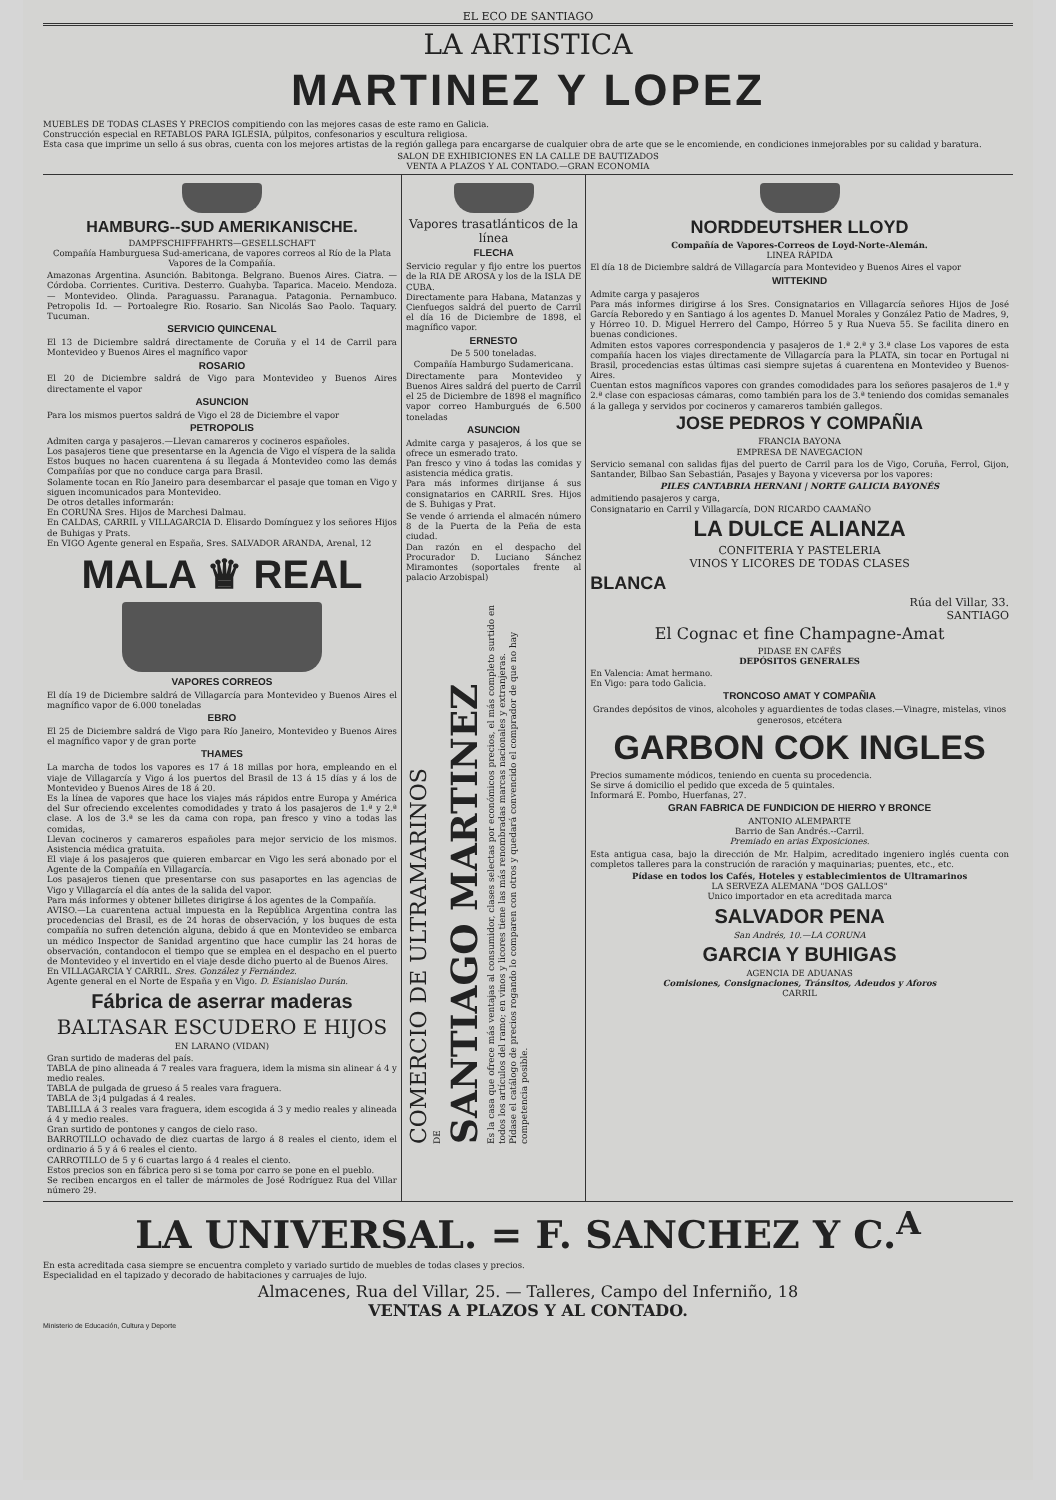EL ECO DE SANTIAGO
LA ARTISTICA
MARTINEZ Y LOPEZ
MUEBLES DE TODAS CLASES Y PRECIOS compitiendo con las mejores casas de este ramo en Galicia.
Construcción especial en RETABLOS PARA IGLESIA, púlpitos, confesonarios y escultura religiosa.
Esta casa que imprime un sello á sus obras, cuenta con los mejores artistas de la región gallega para encargarse de cualquier obra de arte que se le encomiende, en condiciones inmejorables por su calidad y baratura.
SALON DE EXHIBICIONES EN LA CALLE DE BAUTIZADOS
VENTA A PLAZOS Y AL CONTADO.—GRAN ECONOMIA
HAMBURG--SUD AMERIKANISCHE.
DAMPFSCHIFFFAHRTS—GESELLSCHAFT
Compañía Hamburguesa Sud-americana, de vapores correos al Río de la Plata
Vapores de la Compañía.
Amazonas Argentina. Asunción. Babitonga. Belgrano. Buenos Aires. Ciatra. — Córdoba. Corrientes. Curitiva. Desterro. Guahyba. Taparica. Maceio. Mendoza. — Montevideo. Olinda. Paraguassu. Paranagua. Patagonia. Pernambuco. Petropolis Id. — Portoalegre Rio. Rosario. San Nicolás Sao Paolo. Taquary. Tucuman.
SERVICIO QUINCENAL
El 13 de Diciembre saldrá directamente de Coruña y el 14 de Carril para Montevideo y Buenos Aires el magnífico vapor
ROSARIO
El 20 de Diciembre saldrá de Vigo para Montevideo y Buenos Aires directamente el vapor
ASUNCION
Para los mismos puertos saldrá de Vigo el 28 de Diciembre el vapor
PETROPOLIS
Admiten carga y pasajeros.—Llevan camareros y cocineros españoles.
Los pasajeros tiene que presentarse en la Agencia de Vigo el víspera de la salida
Estos buques no hacen cuarentena á su llegada á Montevideo como las demás Compañías por que no conduce carga para Brasil.
Solamente tocan en Río Janeiro para desembarcar el pasaje que toman en Vigo y siguen incomunicados para Montevideo.
De otros detalles informarán:
En CORUÑA Sres. Hijos de Marchesi Dalmau.
En CALDAS, CARRIL y VILLAGARCIA D. Elisardo Domínguez y los señores Hijos de Buhigas y Prats.
En VIGO Agente general en España, Sres. SALVADOR ARANDA, Arenal, 12
MALA ♛ REAL
VAPORES CORREOS
El día 19 de Diciembre saldrá de Villagarcía para Montevideo y Buenos Aires el magnífico vapor de 6.000 toneladas
EBRO
El 25 de Diciembre saldrá de Vigo para Río Janeiro, Montevideo y Buenos Aires el magnífico vapor y de gran porte
THAMES
La marcha de todos los vapores es 17 á 18 millas por hora, empleando en el viaje de Villagarcía y Vigo á los puertos del Brasil de 13 á 15 días y á los de Montevideo y Buenos Aires de 18 á 20.
Es la línea de vapores que hace los viajes más rápidos entre Europa y América del Sur ofreciendo excelentes comodidades y trato á los pasajeros de 1.ª y 2.ª clase. A los de 3.ª se les da cama con ropa, pan fresco y vino a todas las comidas,
Llevan cocineros y camareros españoles para mejor servicio de los mismos. Asistencia médica gratuita.
El viaje á los pasajeros que quieren embarcar en Vigo les será abonado por el Agente de la Compañía en Villagarcía.
Los pasajeros tienen que presentarse con sus pasaportes en las agencias de Vigo y Villagarcía el día antes de la salida del vapor.
Para más informes y obtener billetes dirigirse á los agentes de la Compañía.
AVISO.—La cuarentena actual impuesta en la República Argentina contra las procedencias del Brasil, es de 24 horas de observación, y los buques de esta compañía no sufren detención alguna, debido á que en Montevideo se embarca un médico Inspector de Sanidad argentino que hace cumplir las 24 horas de observación, contandocon el tiempo que se emplea en el despacho en el puerto de Montevideo y el invertido en el viaje desde dicho puerto al de Buenos Aires.
En VILLAGARCIA Y CARRIL. Sres. González y Fernández.
Agente general en el Norte de España y en Vigo. D. Esianislao Durán.
Fábrica de aserrar maderas
BALTASAR ESCUDERO E HIJOS
EN LARANO (VIDAN)
Gran surtido de maderas del país.
TABLA de pino alineada á 7 reales vara fraguera, idem la misma sin alinear á 4 y medio reales.
TABLA de pulgada de grueso á 5 reales vara fraguera.
TABLA de 3¡4 pulgadas á 4 reales.
TABLILLA á 3 reales vara fraguera, idem escogida á 3 y medio reales y alineada á 4 y medio reales.
Gran surtido de pontones y cangos de cielo raso.
BARROTILLO ochavado de diez cuartas de largo á 8 reales el ciento, idem el ordinario á 5 y á 6 reales el ciento.
CARROTILLO de 5 y 6 cuartas largo á 4 reales el ciento.
Estos precios son en fábrica pero si se toma por carro se pone en el pueblo.
Se reciben encargos en el taller de mármoles de José Rodríguez Rua del Villar número 29.
Vapores trasatlánticos de la línea
FLECHA
Servicio regular y fijo entre los puertos de la RIA DE AROSA y los de la ISLA DE CUBA.
Directamente para Habana, Matanzas y Cienfuegos saldrá del puerto de Carril el día 16 de Diciembre de 1898, el magnífico vapor.
ERNESTO
De 5 500 toneladas.
Compañía Hamburgo Sudamericana.
Directamente para Montevideo y Buenos Aires saldrá del puerto de Carril el 25 de Diciembre de 1898 el magnífico vapor correo Hamburgués de 6.500 toneladas
ASUNCION
Admite carga y pasajeros, á los que se ofrece un esmerado trato.
Pan fresco y vino á todas las comidas y asistencia médica gratis.
Para más informes dirijanse á sus consignatarios en CARRIL Sres. Hijos de S. Buhigas y Prat.
Se vende ó arrienda el almacén número 8 de la Puerta de la Peña de esta ciudad.
Dan razón en el despacho del Procurador D. Luciano Sánchez Miramontes (soportales frente al palacio Arzobispal)
COMERCIO DE ULTRAMARINOS
DE
SANTIAGO MARTINEZ
Es la casa que ofrece más ventajas al consumidor, clases selectas por económicos precios, el más completo surtido en todos los artículos del ramo; en vinos y licores tiene las más renombradas marcas nacionales y extranjeras.
Pídase el catálogo de precios rogando lo comparen con otros y quedará convencido el comprador de que no hay competencia posible.
NORDDEUTSHER LLOYD
Compañía de Vapores-Correos de Loyd-Norte-Alemán.
LINEA RÁPIDA
El día 18 de Diciembre saldrá de Villagarcía para Montevideo y Buenos Aires el vapor
WITTEKIND
Admite carga y pasajeros
Para más informes dirigirse á los Sres. Consignatarios en Villagarcía señores Hijos de José García Reboredo y en Santiago á los agentes D. Manuel Morales y González Patio de Madres, 9, y Hórreo 10. D. Miguel Herrero del Campo, Hórreo 5 y Rua Nueva 55. Se facilita dinero en buenas condiciones.
Admiten estos vapores correspondencia y pasajeros de 1.ª 2.ª y 3.ª clase Los vapores de esta compañía hacen los viajes directamente de Villagarcía para la PLATA, sin tocar en Portugal ni Brasil, procedencias estas últimas casi siempre sujetas á cuarentena en Montevideo y Buenos-Aires.
Cuentan estos magníficos vapores con grandes comodidades para los señores pasajeros de 1.ª y 2.ª clase con espaciosas cámaras, como también para los de 3.ª teniendo dos comidas semanales á la gallega y servidos por cocineros y camareros también gallegos.
JOSE PEDROS Y COMPAÑIA
FRANCIA BAYONA
EMPRESA DE NAVEGACION
Servicio semanal con salidas fijas del puerto de Carril para los de Vigo, Coruña, Ferrol, Gijon, Santander, Bilbao San Sebastián, Pasajes y Bayona y viceversa por los vapores:
PILES CANTABRIA HERNANI | NORTE GALICIA BAYONÉS
admitiendo pasajeros y carga,
Consignatario en Carril y Villagarcía, DON RICARDO CAAMAÑO
LA DULCE ALIANZA
CONFITERIA Y PASTELERIA
VINOS Y LICORES DE TODAS CLASES
BLANCA
Rúa del Villar, 33.
SANTIAGO
El Cognac et fine Champagne-Amat
PIDASE EN CAFÉS
DEPÓSITOS GENERALES
En Valencia: Amat hermano.
En Vigo: para todo Galicia.
TRONCOSO AMAT Y COMPAÑIA
Grandes depósitos de vinos, alcoholes y aguardientes de todas clases.—Vinagre, mistelas, vinos generosos, etcétera
GARBON COK INGLES
Precios sumamente módicos, teniendo en cuenta su procedencia.
Se sirve á domicilio el pedido que exceda de 5 quintales.
Informará E. Pombo, Huerfanas, 27.
GRAN FABRICA DE FUNDICION DE HIERRO Y BRONCE
ANTONIO ALEMPARTE
Barrio de San Andrés.--Carril.
Premiado en arias Exposiciones.
Esta antigua casa, bajo la dirección de Mr. Halpim, acreditado ingeniero inglés cuenta con completos talleres para la construción de raración y maquinarias; puentes, etc., etc.
Pídase en todos los Cafés, Hoteles y establecimientos de Ultramarinos
LA SERVEZA ALEMANA "DOS GALLOS"
Unico importador en eta acreditada marca
SALVADOR PENA
San Andrés, 10.—LA CORUNA
GARCIA Y BUHIGAS
AGENCIA DE ADUANAS
Comisiones, Consignaciones, Tránsitos, Adeudos y Aforos
CARRIL
LA UNIVERSAL. = F. SANCHEZ Y C.<sup>A</sup>
En esta acreditada casa siempre se encuentra completo y variado surtido de muebles de todas clases y precios.
Especialidad en el tapizado y decorado de habitaciones y carruajes de lujo.
Almacenes, Rua del Villar, 25. — Talleres, Campo del Inferniño, 18
VENTAS A PLAZOS Y AL CONTADO.
Ministerio de Educación, Cultura y Deporte